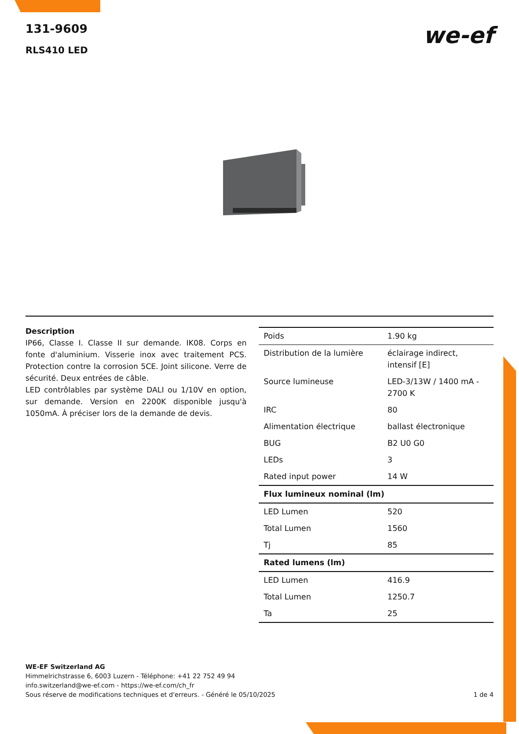131-9609
RLS410 LED
we-ef
Description
IP66, Classe I. Classe II sur demande. IK08. Corps en fonte d'aluminium. Visserie inox avec traitement PCS. Protection contre la corrosion 5CE. Joint silicone. Verre de sécurité. Deux entrées de câble.
LED contrôlables par système DALI ou 1/10V en option, sur demande. Version en 2200K disponible jusqu'à 1050mA. À préciser lors de la demande de devis.
| Poids | 1.90 kg |
| Distribution de la lumière | éclairage indirect, intensif [E] |
| Source lumineuse | LED-3/13W / 1400 mA - 2700 K |
| IRC | 80 |
| Alimentation électrique | ballast électronique |
| BUG | B2 U0 G0 |
| LEDs | 3 |
| Rated input power | 14 W |
| Flux lumineux nominal (lm) | |
| LED Lumen | 520 |
| Total Lumen | 1560 |
| Tj | 85 |
| Rated lumens (lm) | |
| LED Lumen | 416.9 |
| Total Lumen | 1250.7 |
| Ta | 25 |
WE-EF Switzerland AG
Himmelrichstrasse 6, 6003 Luzern - Téléphone: +41 22 752 49 94
info.switzerland@we-ef.com - https://we-ef.com/ch_fr
Sous réserve de modifications techniques et d'erreurs. - Généré le 05/10/2025
1 de 4